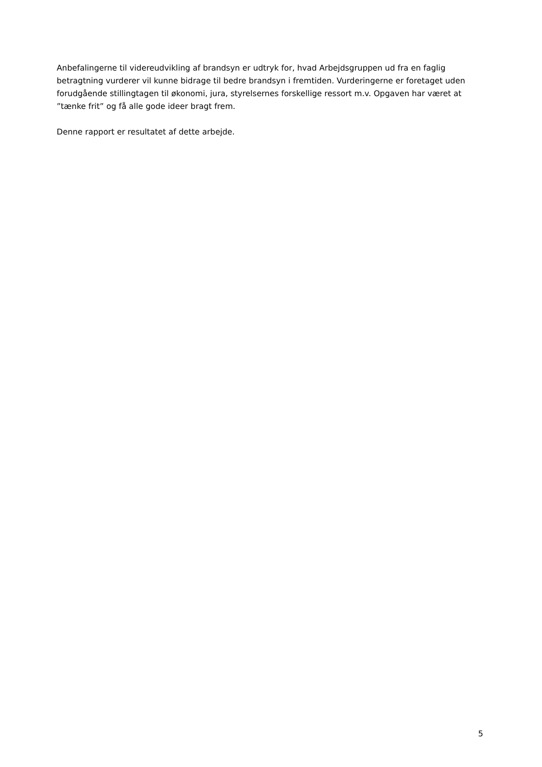Anbefalingerne til videreudvikling af brandsyn er udtryk for, hvad Arbejdsgruppen ud fra en faglig betragtning vurderer vil kunne bidrage til bedre brandsyn i fremtiden. Vurderingerne er foretaget uden forudgående stillingtagen til økonomi, jura, styrelsernes forskellige ressort m.v. Opgaven har været at ”tænke frit” og få alle gode ideer bragt frem.
Denne rapport er resultatet af dette arbejde.
5